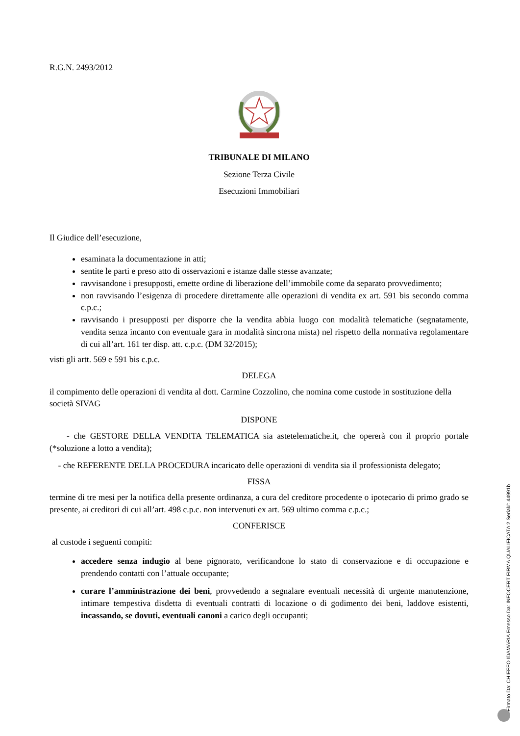R.G.N. 2493/2012
TRIBUNALE DI MILANO
Sezione Terza Civile
Esecuzioni Immobiliari
Il Giudice dell’esecuzione,
esaminata la documentazione in atti;
sentite le parti e preso atto di osservazioni e istanze dalle stesse avanzate;
ravvisandone i presupposti, emette ordine di liberazione dell’immobile come da separato provvedimento;
non ravvisando l’esigenza di procedere direttamente alle operazioni di vendita ex art. 591 bis secondo comma c.p.c.;
ravvisando i presupposti per disporre che la vendita abbia luogo con modalità telematiche (segnatamente, vendita senza incanto con eventuale gara in modalità sincrona mista) nel rispetto della normativa regolamentare di cui all’art. 161 ter disp. att. c.p.c. (DM 32/2015);
visti gli artt. 569 e 591 bis c.p.c.
DELEGA
il compimento delle operazioni di vendita al dott. Carmine Cozzolino, che nomina come custode in sostituzione della società SIVAG
DISPONE
- che GESTORE DELLA VENDITA TELEMATICA sia astetelematiche.it, che opererà con il proprio portale (*soluzione a lotto a vendita);
- che REFERENTE DELLA PROCEDURA incaricato delle operazioni di vendita sia il professionista delegato;
FISSA
termine di tre mesi per la notifica della presente ordinanza, a cura del creditore procedente o ipotecario di primo grado se presente, ai creditori di cui all’art. 498 c.p.c. non intervenuti ex art. 569 ultimo comma c.p.c.;
CONFERISCE
al custode i seguenti compiti:
accedere senza indugio al bene pignorato, verificandone lo stato di conservazione e di occupazione e prendendo contatti con l’attuale occupante;
curare l’amministrazione dei beni, provvedendo a segnalare eventuali necessità di urgente manutenzione, intimare tempestiva disdetta di eventuali contratti di locazione o di godimento dei beni, laddove esistenti, incassando, se dovuti, eventuali canoni a carico degli occupanti;
Firmato Da: CHIEFFO IDAMARIA Emesso Da: INFOCERT FIRMA QUALIFICATA 2 Serial#: 44991b